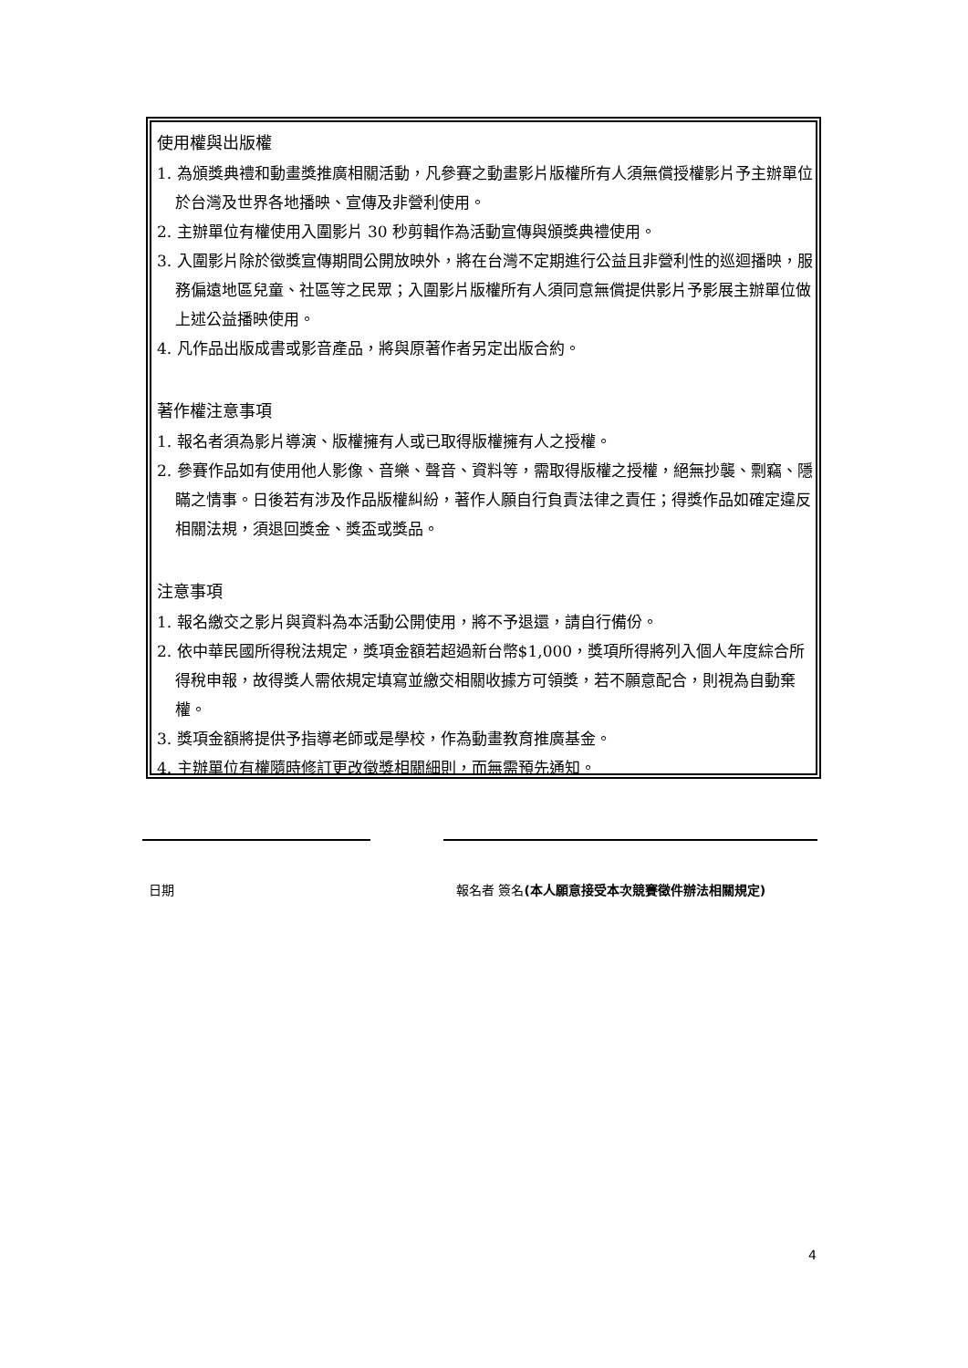使用權與出版權
1. 為頒獎典禮和動畫獎推廣相關活動，凡參賽之動畫影片版權所有人須無償授權影片予主辦單位於台灣及世界各地播映、宣傳及非營利使用。
2. 主辦單位有權使用入圍影片 30 秒剪輯作為活動宣傳與頒獎典禮使用。
3. 入圍影片除於徵獎宣傳期間公開放映外，將在台灣不定期進行公益且非營利性的巡迴播映，服務偏遠地區兒童、社區等之民眾；入圍影片版權所有人須同意無償提供影片予影展主辦單位做上述公益播映使用。
4. 凡作品出版成書或影音產品，將與原著作者另定出版合約。
著作權注意事項
1. 報名者須為影片導演、版權擁有人或已取得版權擁有人之授權。
2. 參賽作品如有使用他人影像、音樂、聲音、資料等，需取得版權之授權，絕無抄襲、剽竊、隱瞞之情事。日後若有涉及作品版權糾紛，著作人願自行負責法律之責任；得獎作品如確定違反相關法規，須退回獎金、獎盃或獎品。
注意事項
1. 報名繳交之影片與資料為本活動公開使用，將不予退還，請自行備份。
2. 依中華民國所得稅法規定，獎項金額若超過新台幣$1,000，獎項所得將列入個人年度綜合所得稅申報，故得獎人需依規定填寫並繳交相關收據方可領獎，若不願意配合，則視為自動棄權。
3. 獎項金額將提供予指導老師或是學校，作為動畫教育推廣基金。
4. 主辦單位有權隨時修訂更改徵獎相關細則，而無需預先通知。
日期
報名者 簽名(本人願意接受本次競賽徵件辦法相關規定)
4